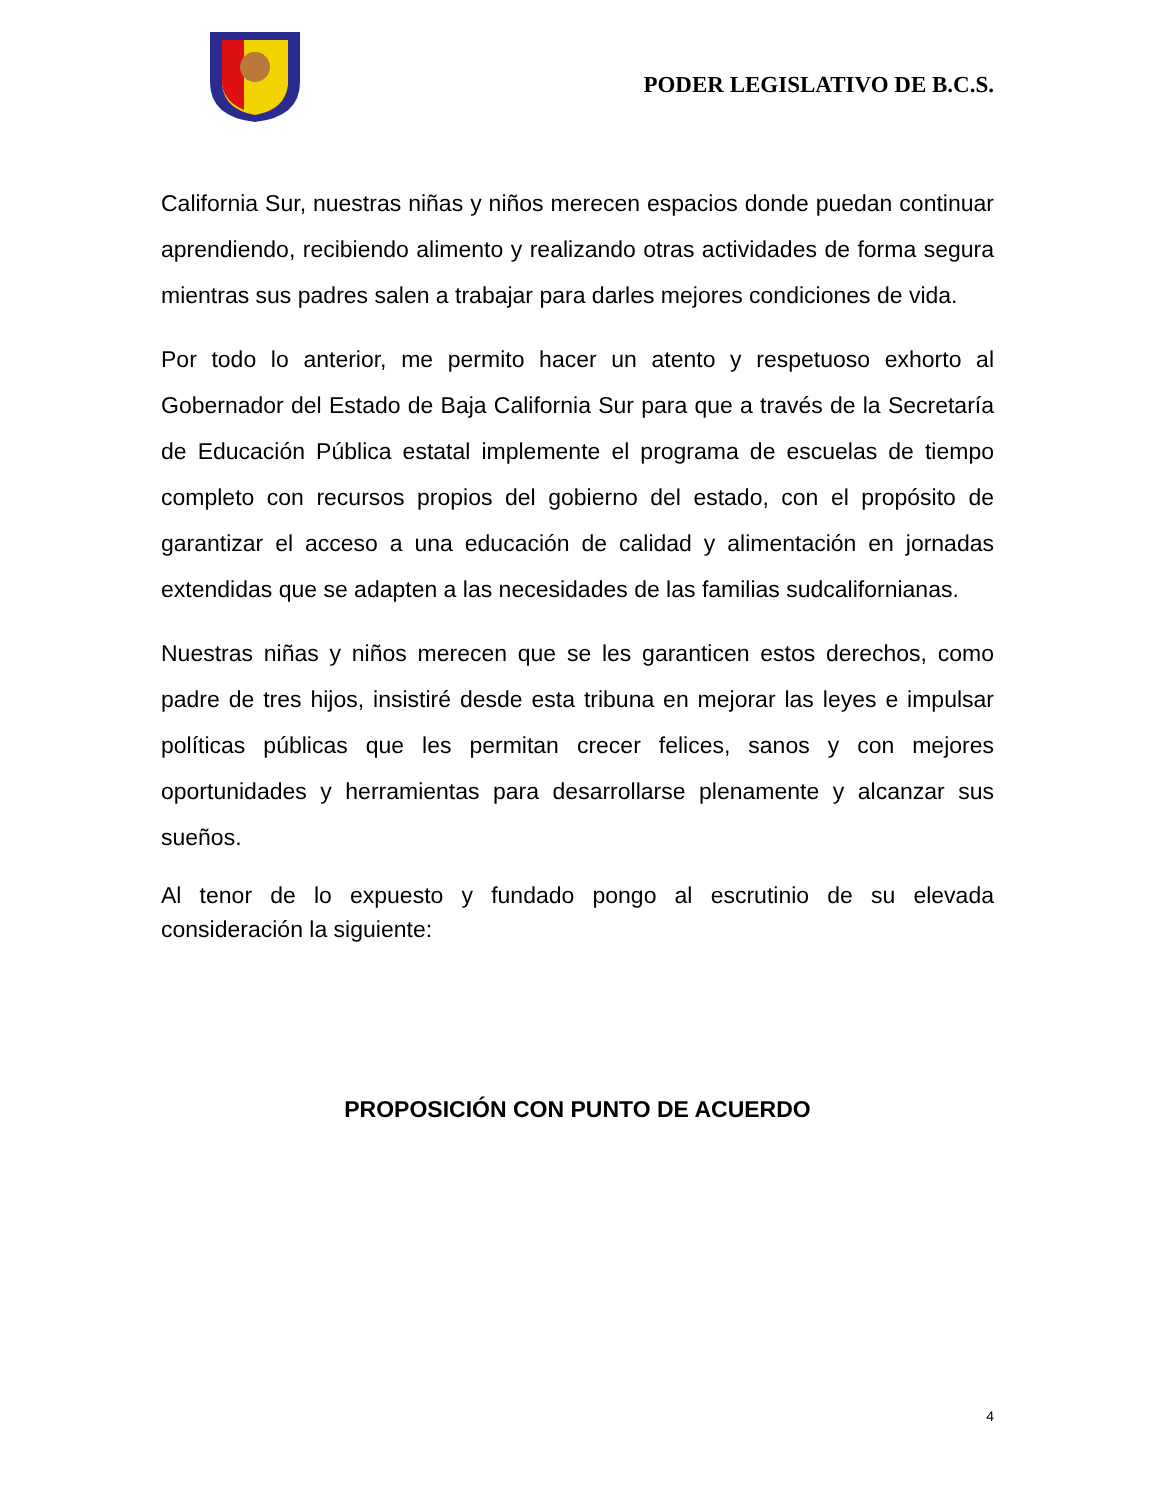PODER LEGISLATIVO DE B.C.S.
California Sur, nuestras niñas y niños merecen espacios donde puedan continuar aprendiendo, recibiendo alimento y realizando otras actividades de forma segura mientras sus padres salen a trabajar para darles mejores condiciones de vida.
Por todo lo anterior, me permito hacer un atento y respetuoso exhorto al Gobernador del Estado de Baja California Sur para que a través de la Secretaría de Educación Pública estatal implemente el programa de escuelas de tiempo completo con recursos propios del gobierno del estado, con el propósito de garantizar el acceso a una educación de calidad y alimentación en jornadas extendidas que se adapten a las necesidades de las familias sudcalifornianas.
Nuestras niñas y niños merecen que se les garanticen estos derechos, como padre de tres hijos, insistiré desde esta tribuna en mejorar las leyes e impulsar políticas públicas que les permitan crecer felices, sanos y con mejores oportunidades y herramientas para desarrollarse plenamente y alcanzar sus sueños.
Al tenor de lo expuesto y fundado pongo al escrutinio de su elevada consideración la siguiente:
PROPOSICIÓN CON PUNTO DE ACUERDO
4